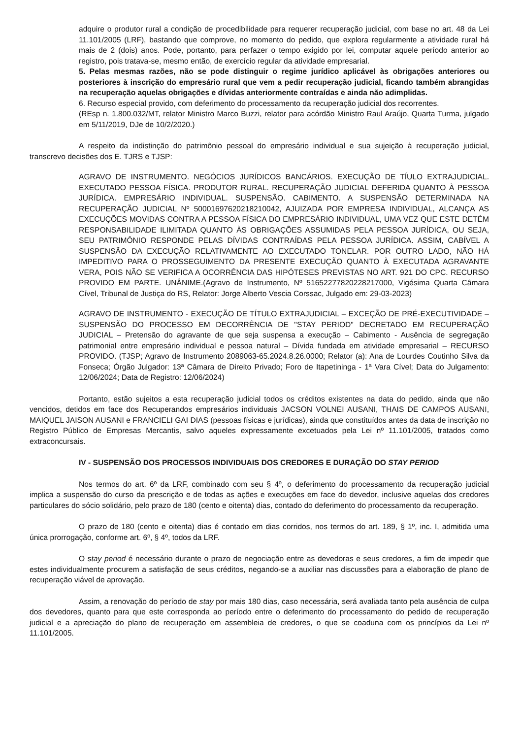adquire o produtor rural a condição de procedibilidade para requerer recuperação judicial, com base no art. 48 da Lei 11.101/2005 (LRF), bastando que comprove, no momento do pedido, que explora regularmente a atividade rural há mais de 2 (dois) anos. Pode, portanto, para perfazer o tempo exigido por lei, computar aquele período anterior ao registro, pois tratava-se, mesmo então, de exercício regular da atividade empresarial.
5. Pelas mesmas razões, não se pode distinguir o regime jurídico aplicável às obrigações anteriores ou posteriores à inscrição do empresário rural que vem a pedir recuperação judicial, ficando também abrangidas na recuperação aquelas obrigações e dívidas anteriormente contraídas e ainda não adimplidas.
6. Recurso especial provido, com deferimento do processamento da recuperação judicial dos recorrentes.
(REsp n. 1.800.032/MT, relator Ministro Marco Buzzi, relator para acórdão Ministro Raul Araújo, Quarta Turma, julgado em 5/11/2019, DJe de 10/2/2020.)
A respeito da indistinção do patrimônio pessoal do empresário individual e sua sujeição à recuperação judicial, transcrevo decisões dos E. TJRS e TJSP:
AGRAVO DE INSTRUMENTO. NEGÓCIOS JURÍDICOS BANCÁRIOS. EXECUÇÃO DE TÍULO EXTRAJUDICIAL. EXECUTADO PESSOA FÍSICA. PRODUTOR RURAL. RECUPERAÇÃO JUDICIAL DEFERIDA QUANTO À PESSOA JURÍDICA. EMPRESÁRIO INDIVIDUAL. SUSPENSÃO. CABIMENTO. A SUSPENSÃO DETERMINADA NA RECUPERAÇÃO JUDICIAL Nº 50001697620218210042, AJUIZADA POR EMPRESA INDIVIDUAL, ALCANÇA AS EXECUÇÕES MOVIDAS CONTRA A PESSOA FÍSICA DO EMPRESÁRIO INDIVIDUAL, UMA VEZ QUE ESTE DETÉM RESPONSABILIDADE ILIMITADA QUANTO ÀS OBRIGAÇÕES ASSUMIDAS PELA PESSOA JURÍDICA, OU SEJA, SEU PATRIMÔNIO RESPONDE PELAS DÍVIDAS CONTRAÍDAS PELA PESSOA JURÍDICA. ASSIM, CABÍVEL A SUSPENSÃO DA EXECUÇÃO RELATIVAMENTE AO EXECUTADO TONELAR. POR OUTRO LADO, NÃO HÁ IMPEDITIVO PARA O PROSSEGUIMENTO DA PRESENTE EXECUÇÃO QUANTO À EXECUTADA AGRAVANTE VERA, POIS NÃO SE VERIFICA A OCORRÊNCIA DAS HIPÓTESES PREVISTAS NO ART. 921 DO CPC. RECURSO PROVIDO EM PARTE. UNÂNIME.(Agravo de Instrumento, Nº 51652277820228217000, Vigésima Quarta Câmara Cível, Tribunal de Justiça do RS, Relator: Jorge Alberto Vescia Corssac, Julgado em: 29-03-2023)
AGRAVO DE INSTRUMENTO - EXECUÇÃO DE TÍTULO EXTRAJUDICIAL – EXCEÇÃO DE PRÉ-EXECUTIVIDADE – SUSPENSÃO DO PROCESSO EM DECORRÊNCIA DE "STAY PERIOD" DECRETADO EM RECUPERAÇÃO JUDICIAL – Pretensão do agravante de que seja suspensa a execução – Cabimento - Ausência de segregação patrimonial entre empresário individual e pessoa natural – Dívida fundada em atividade empresarial – RECURSO PROVIDO. (TJSP; Agravo de Instrumento 2089063-65.2024.8.26.0000; Relator (a): Ana de Lourdes Coutinho Silva da Fonseca; Órgão Julgador: 13ª Câmara de Direito Privado; Foro de Itapetininga - 1ª Vara Cível; Data do Julgamento: 12/06/2024; Data de Registro: 12/06/2024)
Portanto, estão sujeitos a esta recuperação judicial todos os créditos existentes na data do pedido, ainda que não vencidos, detidos em face dos Recuperandos empresários individuais JACSON VOLNEI AUSANI, THAIS DE CAMPOS AUSANI, MAIQUEL JAISON AUSANI e FRANCIELI GAI DIAS (pessoas físicas e jurídicas), ainda que constituídos antes da data de inscrição no Registro Público de Empresas Mercantis, salvo aqueles expressamente excetuados pela Lei nº 11.101/2005, tratados como extraconcursais.
IV - SUSPENSÃO DOS PROCESSOS INDIVIDUAIS DOS CREDORES E DURAÇÃO DO STAY PERIOD
Nos termos do art. 6º da LRF, combinado com seu § 4º, o deferimento do processamento da recuperação judicial implica a suspensão do curso da prescrição e de todas as ações e execuções em face do devedor, inclusive aquelas dos credores particulares do sócio solidário, pelo prazo de 180 (cento e oitenta) dias, contado do deferimento do processamento da recuperação.
O prazo de 180 (cento e oitenta) dias é contado em dias corridos, nos termos do art. 189, § 1º, inc. I, admitida uma única prorrogação, conforme art. 6º, § 4º, todos da LRF.
O stay period é necessário durante o prazo de negociação entre as devedoras e seus credores, a fim de impedir que estes individualmente procurem a satisfação de seus créditos, negando-se a auxiliar nas discussões para a elaboração de plano de recuperação viável de aprovação.
Assim, a renovação do período de stay por mais 180 dias, caso necessária, será avaliada tanto pela ausência de culpa dos devedores, quanto para que este corresponda ao período entre o deferimento do processamento do pedido de recuperação judicial e a apreciação do plano de recuperação em assembleia de credores, o que se coaduna com os princípios da Lei nº 11.101/2005.